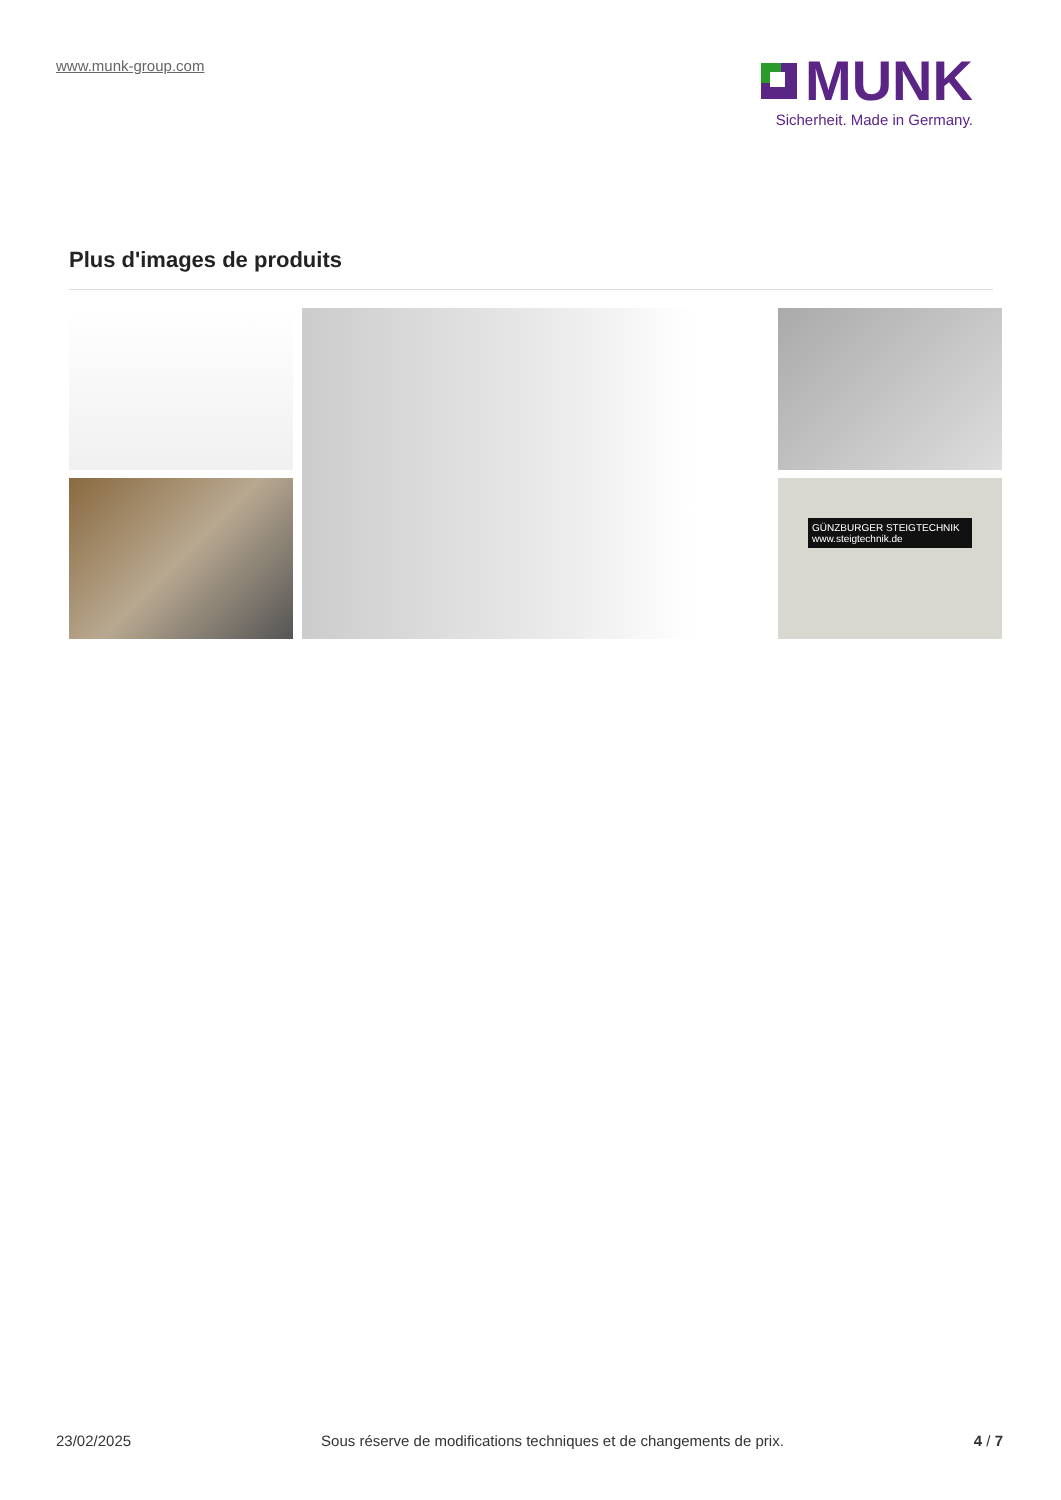www.munk-group.com
MUNK
Sicherheit. Made in Germany.
Plus d'images de produits
GÜNZBURGER STEIGTECHNIK
www.steigtechnik.de
23/02/2025 Sous réserve de modifications techniques et de changements de prix. 4 / 7